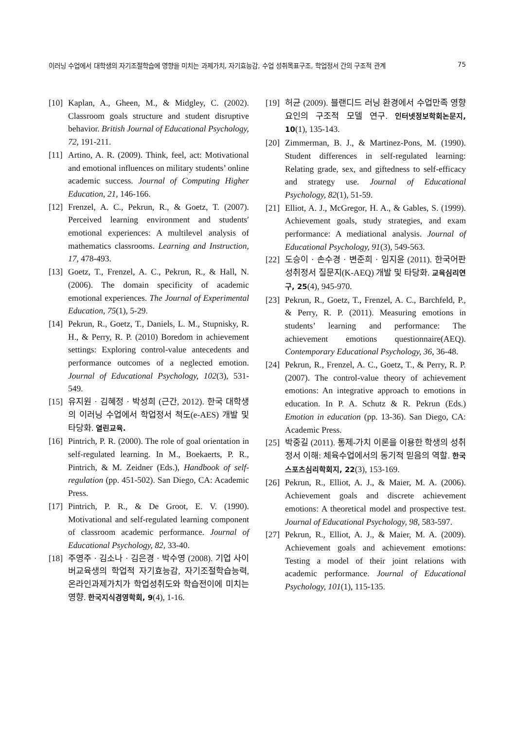이러닝 수업에서 대학생의 자기조절학습에 영향을 미치는 과제가치, 자기효능감, 수업 성취목표구조, 학업정서 간의 구조적 관계 75
[10] Kaplan, A., Gheen, M., & Midgley, C. (2002). Classroom goals structure and student disruptive behavior. British Journal of Educational Psychology, 72, 191-211.
[11] Artino, A. R. (2009). Think, feel, act: Motivational and emotional influences on military students’ online academic success. Journal of Computing Higher Education, 21, 146-166.
[12] Frenzel, A. C., Pekrun, R., & Goetz, T. (2007). Perceived learning environment and students′ emotional experiences: A multilevel analysis of mathematics classrooms. Learning and Instruction, 17, 478-493.
[13] Goetz, T., Frenzel, A. C., Pekrun, R., & Hall, N. (2006). The domain specificity of academic emotional experiences. The Journal of Experimental Education, 75(1), 5-29.
[14] Pekrun, R., Goetz, T., Daniels, L. M., Stupnisky, R. H., & Perry, R. P. (2010) Boredom in achievement settings: Exploring control-value antecedents and performance outcomes of a neglected emotion. Journal of Educational Psychology, 102(3), 531-549.
[15] 유지원 · 김혜정 · 박성희 (근간, 2012). 한국 대학생의 이러닝 수업에서 학업정서 척도(e-AES) 개발 및 타당화. 열린교육.
[16] Pintrich, P. R. (2000). The role of goal orientation in self-regulated learning. In M., Boekaerts, P. R., Pintrich, & M. Zeidner (Eds.), Handbook of self-regulation (pp. 451-502). San Diego, CA: Academic Press.
[17] Pintrich, P. R., & De Groot, E. V. (1990). Motivational and self-regulated learning component of classroom academic performance. Journal of Educational Psychology, 82, 33-40.
[18] 주영주 · 김소나 · 김은경 · 박수영 (2008). 기업 사이버교육생의 학업적 자기효능감, 자기조절학습능력, 온라인과제가치가 학업성취도와 학습전이에 미치는 영향. 한국지식경영학회, 9(4), 1-16.
[19] 허균 (2009). 블랜디드 러닝 환경에서 수업만족 영향요인의 구조적 모델 연구. 인터넷정보학회논문지, 10(1), 135-143.
[20] Zimmerman, B. J., & Martinez-Pons, M. (1990). Student differences in self-regulated learning: Relating grade, sex, and giftedness to self-efficacy and strategy use. Journal of Educational Psychology, 82(1), 51-59.
[21] Elliot, A. J., McGregor, H. A., & Gables, S. (1999). Achievement goals, study strategies, and exam performance: A mediational analysis. Journal of Educational Psychology, 91(3), 549-563.
[22] 도승이 · 손수경 · 변준희 · 임지윤 (2011). 한국어판 성취정서 질문지(K-AEQ) 개발 및 타당화. 교육심리연구, 25(4), 945-970.
[23] Pekrun, R., Goetz, T., Frenzel, A. C., Barchfeld, P., & Perry, R. P. (2011). Measuring emotions in students’ learning and performance: The achievement emotions questionnaire(AEQ). Contemporary Educational Psychology, 36, 36-48.
[24] Pekrun, R., Frenzel, A. C., Goetz, T., & Perry, R. P. (2007). The control-value theory of achievement emotions: An integrative approach to emotions in education. In P. A. Schutz & R. Pekrun (Eds.) Emotion in education (pp. 13-36). San Diego, CA: Academic Press.
[25] 박중길 (2011). 통제-가치 이론을 이용한 학생의 성취정서 이해: 체육수업에서의 동기적 믿음의 역할. 한국스포츠심리학회지, 22(3), 153-169.
[26] Pekrun, R., Elliot, A. J., & Maier, M. A. (2006). Achievement goals and discrete achievement emotions: A theoretical model and prospective test. Journal of Educational Psychology, 98, 583-597.
[27] Pekrun, R., Elliot, A. J., & Maier, M. A. (2009). Achievement goals and achievement emotions: Testing a model of their joint relations with academic performance. Journal of Educational Psychology, 101(1), 115-135.